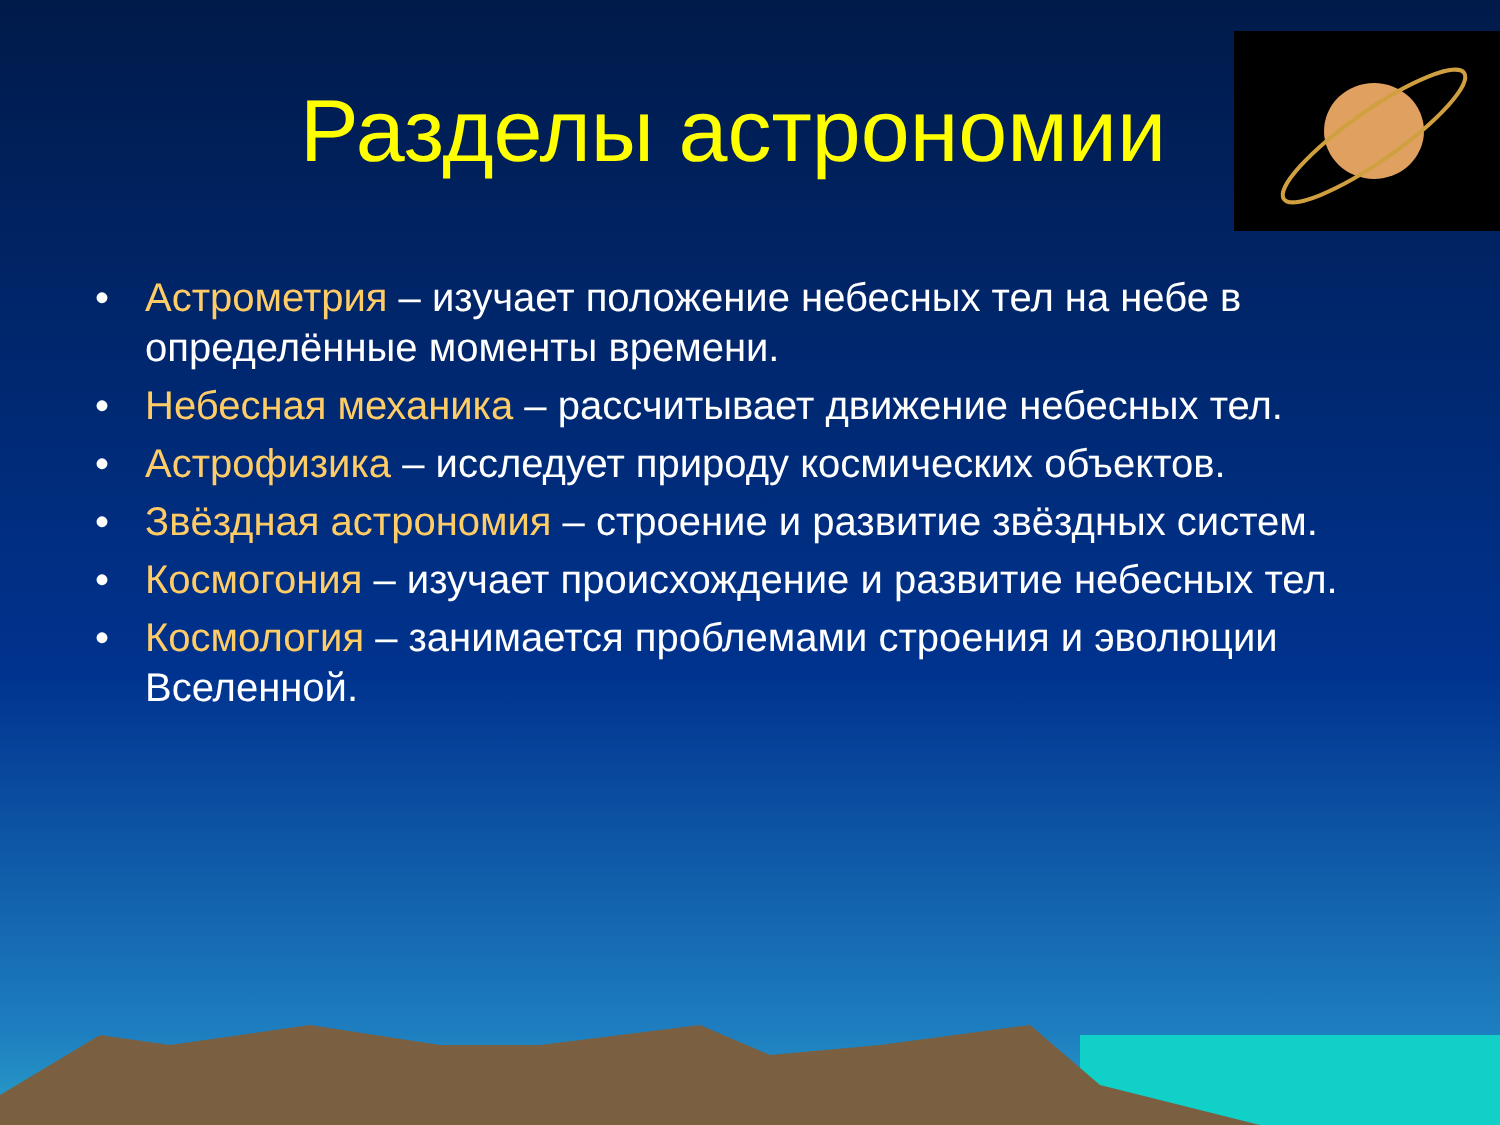Разделы астрономии
• Астрометрия – изучает положение небесных тел на небе в определённые моменты времени.
• Небесная механика – рассчитывает движение небесных тел.
• Астрофизика – исследует природу космических объектов.
• Звёздная астрономия – строение и развитие звёздных систем.
• Космогония – изучает происхождение и развитие небесных тел.
• Космология – занимается проблемами строения и эволюции Вселенной.